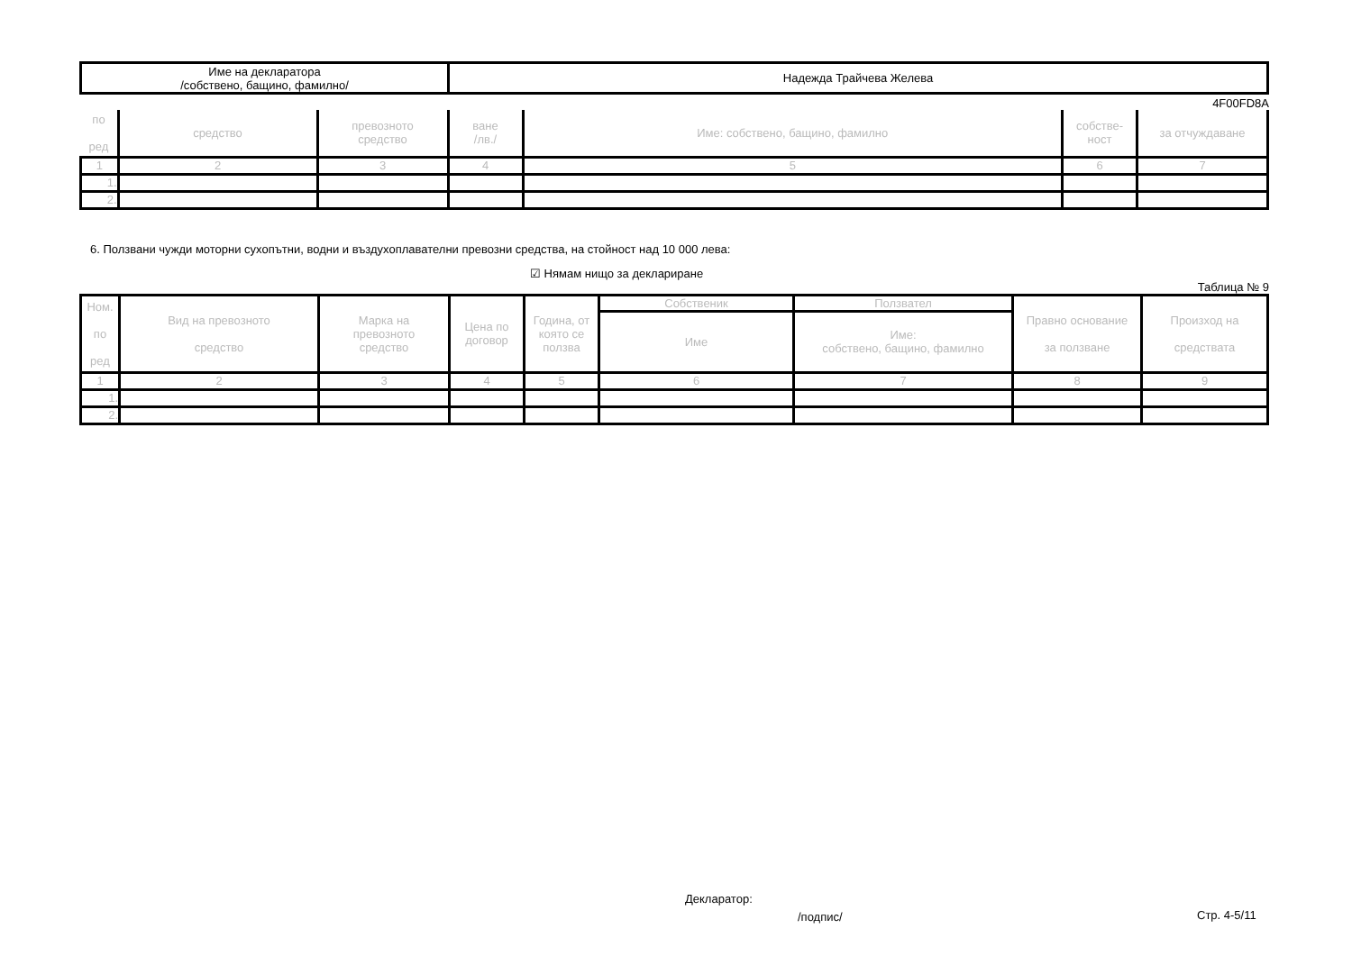| Име на декларатора /собствено, бащино, фамилно/ | Надежда Трайчева Желева |
4F00FD8A
| по ред | средство | превозното средство | ване /лв./ | Име: собствено, бащино, фамилно | собстве- ност | за отчуждаване |
| 1 | 2 | 3 | 4 | 5 | 6 | 7 |
| 1. | | | | | | |
| 2. | | | | | | |
6. Ползвани чужди моторни сухопътни, водни и въздухоплавателни превозни средства, на стойност над 10 000 лева:
☑ Нямам нищо за деклариране
Таблица № 9
| Ном. по ред | Вид на превозното средство | Марка на превозното средство | Цена по договор | Година, от която се ползва | Собственик | Ползвател | Правно основание за ползване | Произход на средствата |
| | | | | | Име | Име: собствено, бащино, фамилно | | |
| 1 | 2 | 3 | 4 | 5 | 6 | 7 | 8 | 9 |
| 1. | | | | | | | | |
| 2. | | | | | | | | |
Декларатор:
/подпис/ Стр. 4-5/11